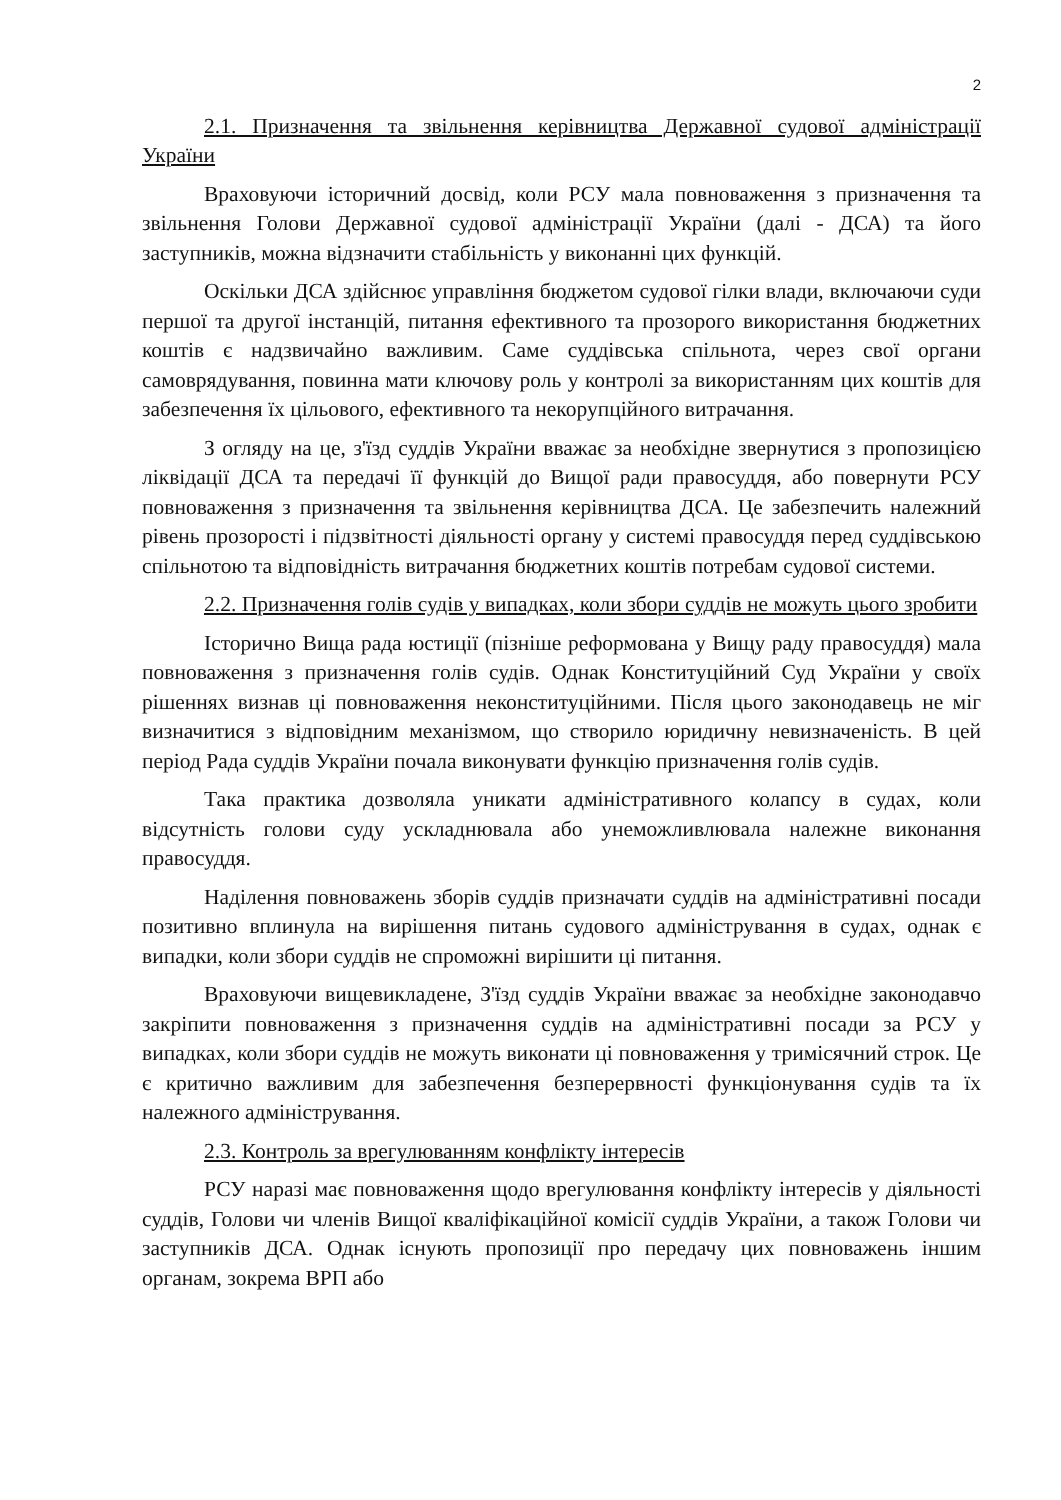2
2.1. Призначення та звільнення керівництва Державної судової адміністрації України
Враховуючи історичний досвід, коли РСУ мала повноваження з призначення та звільнення Голови Державної судової адміністрації України (далі - ДСА) та його заступників, можна відзначити стабільність у виконанні цих функцій.
Оскільки ДСА здійснює управління бюджетом судової гілки влади, включаючи суди першої та другої інстанцій, питання ефективного та прозорого використання бюджетних коштів є надзвичайно важливим. Саме суддівська спільнота, через свої органи самоврядування, повинна мати ключову роль у контролі за використанням цих коштів для забезпечення їх цільового, ефективного та некорупційного витрачання.
З огляду на це, з'їзд суддів України вважає за необхідне звернутися з пропозицією ліквідації ДСА та передачі її функцій до Вищої ради правосуддя, або повернути РСУ повноваження з призначення та звільнення керівництва ДСА. Це забезпечить належний рівень прозорості і підзвітності діяльності органу у системі правосуддя перед суддівською спільнотою та відповідність витрачання бюджетних коштів потребам судової системи.
2.2. Призначення голів судів у випадках, коли збори суддів не можуть цього зробити
Історично Вища рада юстиції (пізніше реформована у Вищу раду правосуддя) мала повноваження з призначення голів судів. Однак Конституційний Суд України у своїх рішеннях визнав ці повноваження неконституційними. Після цього законодавець не міг визначитися з відповідним механізмом, що створило юридичну невизначеність. В цей період Рада суддів України почала виконувати функцію призначення голів судів.
Така практика дозволяла уникати адміністративного колапсу в судах, коли відсутність голови суду ускладнювала або унеможливлювала належне виконання правосуддя.
Наділення повноважень зборів суддів призначати суддів на адміністративні посади позитивно вплинула на вирішення питань судового адміністрування в судах, однак є випадки, коли збори суддів не спроможні вирішити ці питання.
Враховуючи вищевикладене, З'їзд суддів України вважає за необхідне законодавчо закріпити повноваження з призначення суддів на адміністративні посади за РСУ у випадках, коли збори суддів не можуть виконати ці повноваження у тримісячний строк. Це є критично важливим для забезпечення безперервності функціонування судів та їх належного адміністрування.
2.3. Контроль за врегулюванням конфлікту інтересів
РСУ наразі має повноваження щодо врегулювання конфлікту інтересів у діяльності суддів, Голови чи членів Вищої кваліфікаційної комісії суддів України, а також Голови чи заступників ДСА. Однак існують пропозиції про передачу цих повноважень іншим органам, зокрема ВРП або